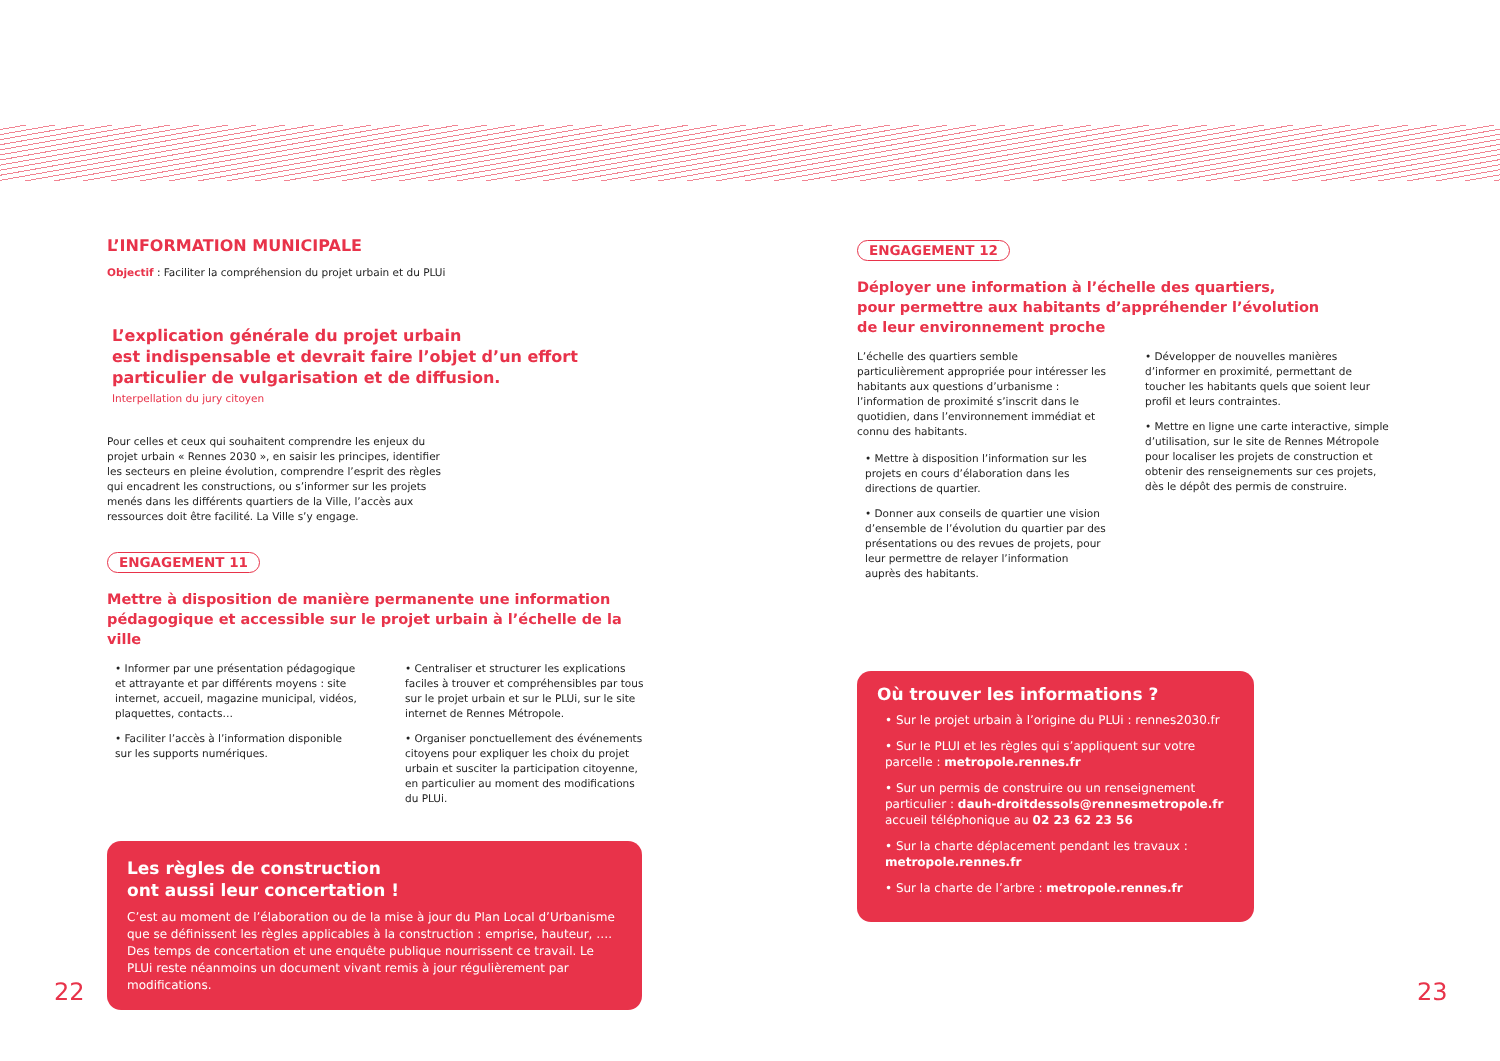L’INFORMATION MUNICIPALE
Objectif : Faciliter la compréhension du projet urbain et du PLUi
L’explication générale du projet urbain
est indispensable et devrait faire l’objet d’un effort
particulier de vulgarisation et de diffusion.
Interpellation du jury citoyen
Pour celles et ceux qui souhaitent comprendre les enjeux du projet urbain « Rennes 2030 », en saisir les principes, identifier les secteurs en pleine évolution, comprendre l’esprit des règles qui encadrent les constructions, ou s’informer sur les projets menés dans les différents quartiers de la Ville, l’accès aux ressources doit être facilité. La Ville s’y engage.
ENGAGEMENT 11
Mettre à disposition de manière permanente une information pédagogique et accessible sur le projet urbain à l’échelle de la ville
• Informer par une présentation pédagogique et attrayante et par différents moyens : site internet, accueil, magazine municipal, vidéos, plaquettes, contacts…
• Faciliter l’accès à l’information disponible sur les supports numériques.
• Centraliser et structurer les explications faciles à trouver et compréhensibles par tous sur le projet urbain et sur le PLUi, sur le site internet de Rennes Métropole.
• Organiser ponctuellement des événements citoyens pour expliquer les choix du projet urbain et susciter la participation citoyenne, en particulier au moment des modifications du PLUi.
Les règles de construction
ont aussi leur concertation !
C’est au moment de l’élaboration ou de la mise à jour du Plan Local d’Urbanisme que se définissent les règles applicables à la construction : emprise, hauteur, …. Des temps de concertation et une enquête publique nourrissent ce travail. Le PLUi reste néanmoins un document vivant remis à jour régulièrement par modifications.
22
ENGAGEMENT 12
Déployer une information à l’échelle des quartiers,
pour permettre aux habitants d’appréhender l’évolution
de leur environnement proche
L’échelle des quartiers semble particulièrement appropriée pour intéresser les habitants aux questions d’urbanisme : l’information de proximité s’inscrit dans le quotidien, dans l’environnement immédiat et connu des habitants.
• Mettre à disposition l’information sur les projets en cours d’élaboration dans les directions de quartier.
• Donner aux conseils de quartier une vision d’ensemble de l’évolution du quartier par des présentations ou des revues de projets, pour leur permettre de relayer l’information auprès des habitants.
• Développer de nouvelles manières d’informer en proximité, permettant de toucher les habitants quels que soient leur profil et leurs contraintes.
• Mettre en ligne une carte interactive, simple d’utilisation, sur le site de Rennes Métropole pour localiser les projets de construction et obtenir des renseignements sur ces projets, dès le dépôt des permis de construire.
Où trouver les informations ?
• Sur le projet urbain à l’origine du PLUi : rennes2030.fr
• Sur le PLUI et les règles qui s’appliquent sur votre parcelle : metropole.rennes.fr
• Sur un permis de construire ou un renseignement particulier : dauh-droitdessols@rennesmetropole.fr accueil téléphonique au 02 23 62 23 56
• Sur la charte déplacement pendant les travaux : metropole.rennes.fr
• Sur la charte de l’arbre : metropole.rennes.fr
23